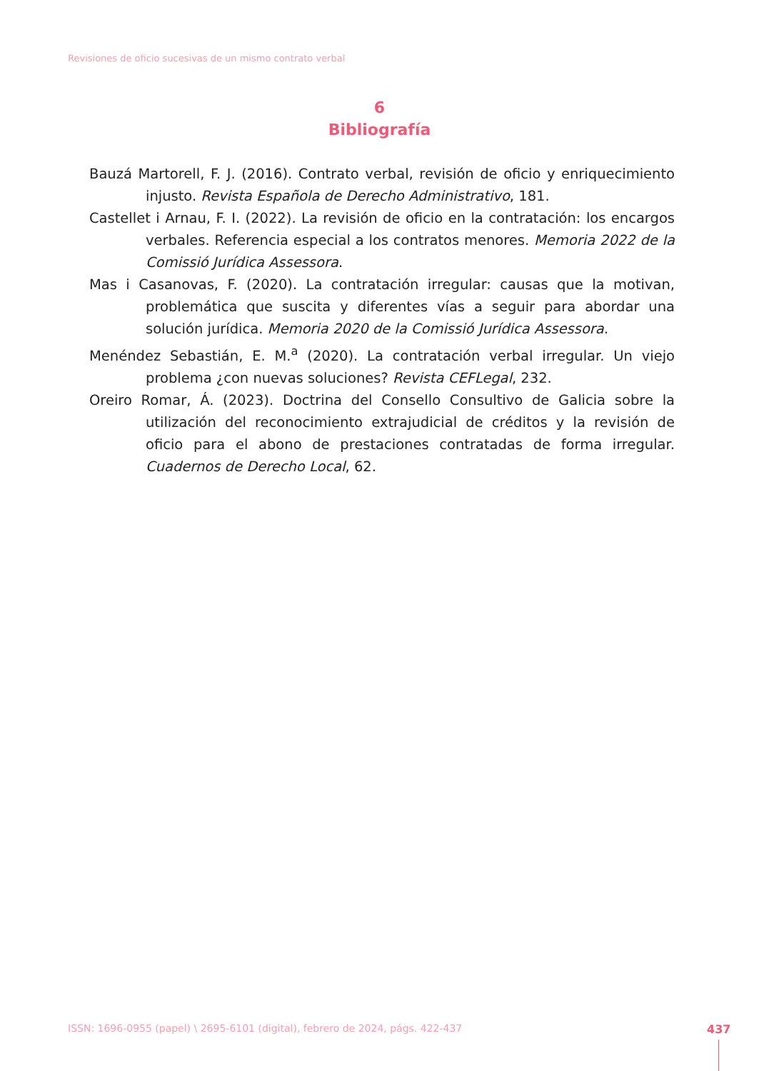Revisiones de oficio sucesivas de un mismo contrato verbal
6
Bibliografía
Bauzá Martorell, F. J. (2016). Contrato verbal, revisión de oficio y enriquecimiento injusto. Revista Española de Derecho Administrativo, 181.
Castellet i Arnau, F. I. (2022). La revisión de oficio en la contratación: los encargos verbales. Referencia especial a los contratos menores. Memoria 2022 de la Comissió Jurídica Assessora.
Mas i Casanovas, F. (2020). La contratación irregular: causas que la motivan, problemática que suscita y diferentes vías a seguir para abordar una solución jurídica. Memoria 2020 de la Comissió Jurídica Assessora.
Menéndez Sebastián, E. M.<sup>a</sup> (2020). La contratación verbal irregular. Un viejo problema ¿con nuevas soluciones? Revista CEFLegal, 232.
Oreiro Romar, Á. (2023). Doctrina del Consello Consultivo de Galicia sobre la utilización del reconocimiento extrajudicial de créditos y la revisión de oficio para el abono de prestaciones contratadas de forma irregular. Cuadernos de Derecho Local, 62.
ISSN: 1696-0955 (papel) \ 2695-6101 (digital), febrero de 2024, págs. 422-437
437